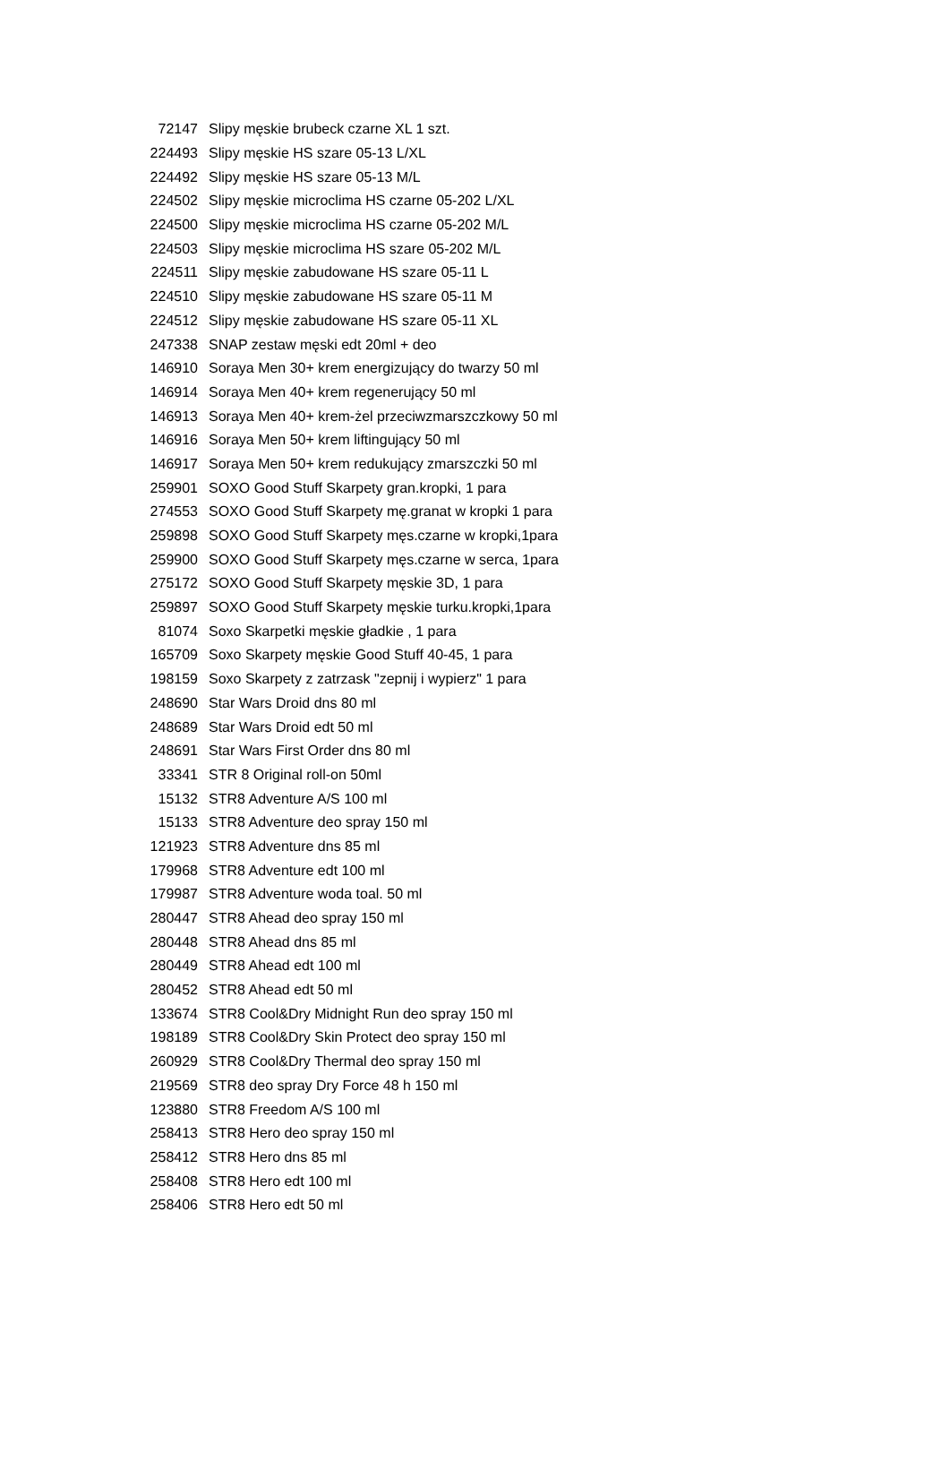| 72147 | Slipy męskie brubeck czarne XL 1 szt. |
| 224493 | Slipy męskie HS szare 05-13 L/XL |
| 224492 | Slipy męskie HS szare 05-13 M/L |
| 224502 | Slipy męskie microclima HS czarne 05-202 L/XL |
| 224500 | Slipy męskie microclima HS czarne 05-202 M/L |
| 224503 | Slipy męskie microclima HS szare 05-202 M/L |
| 224511 | Slipy męskie zabudowane HS szare 05-11 L |
| 224510 | Slipy męskie zabudowane HS szare 05-11 M |
| 224512 | Slipy męskie zabudowane HS szare 05-11 XL |
| 247338 | SNAP zestaw męski edt 20ml + deo |
| 146910 | Soraya Men 30+ krem energizujący do twarzy 50 ml |
| 146914 | Soraya Men 40+ krem regenerujący 50 ml |
| 146913 | Soraya Men 40+ krem-żel przeciwzmarszczkowy 50 ml |
| 146916 | Soraya Men 50+ krem liftingujący 50 ml |
| 146917 | Soraya Men 50+ krem redukujący zmarszczki 50 ml |
| 259901 | SOXO Good Stuff Skarpety gran.kropki, 1 para |
| 274553 | SOXO Good Stuff Skarpety mę.granat w kropki 1 para |
| 259898 | SOXO Good Stuff Skarpety męs.czarne w kropki,1para |
| 259900 | SOXO Good Stuff Skarpety męs.czarne w serca, 1para |
| 275172 | SOXO Good Stuff Skarpety męskie 3D, 1 para |
| 259897 | SOXO Good Stuff Skarpety męskie turku.kropki,1para |
| 81074 | Soxo Skarpetki męskie gładkie , 1 para |
| 165709 | Soxo Skarpety męskie Good Stuff 40-45, 1 para |
| 198159 | Soxo Skarpety z zatrzask "zepnij i wypierz" 1 para |
| 248690 | Star Wars Droid dns 80 ml |
| 248689 | Star Wars Droid edt 50 ml |
| 248691 | Star Wars First Order dns 80 ml |
| 33341 | STR 8 Original roll-on 50ml |
| 15132 | STR8 Adventure A/S 100 ml |
| 15133 | STR8 Adventure deo spray 150 ml |
| 121923 | STR8 Adventure dns 85 ml |
| 179968 | STR8 Adventure edt 100 ml |
| 179987 | STR8 Adventure woda toal. 50 ml |
| 280447 | STR8 Ahead deo spray 150 ml |
| 280448 | STR8 Ahead dns 85 ml |
| 280449 | STR8 Ahead edt 100 ml |
| 280452 | STR8 Ahead edt 50 ml |
| 133674 | STR8 Cool&Dry Midnight Run deo spray 150 ml |
| 198189 | STR8 Cool&Dry Skin Protect deo spray 150 ml |
| 260929 | STR8 Cool&Dry Thermal deo spray 150 ml |
| 219569 | STR8 deo spray Dry Force 48 h 150 ml |
| 123880 | STR8 Freedom A/S 100 ml |
| 258413 | STR8 Hero deo spray 150 ml |
| 258412 | STR8 Hero dns 85 ml |
| 258408 | STR8 Hero edt 100 ml |
| 258406 | STR8 Hero edt 50 ml |